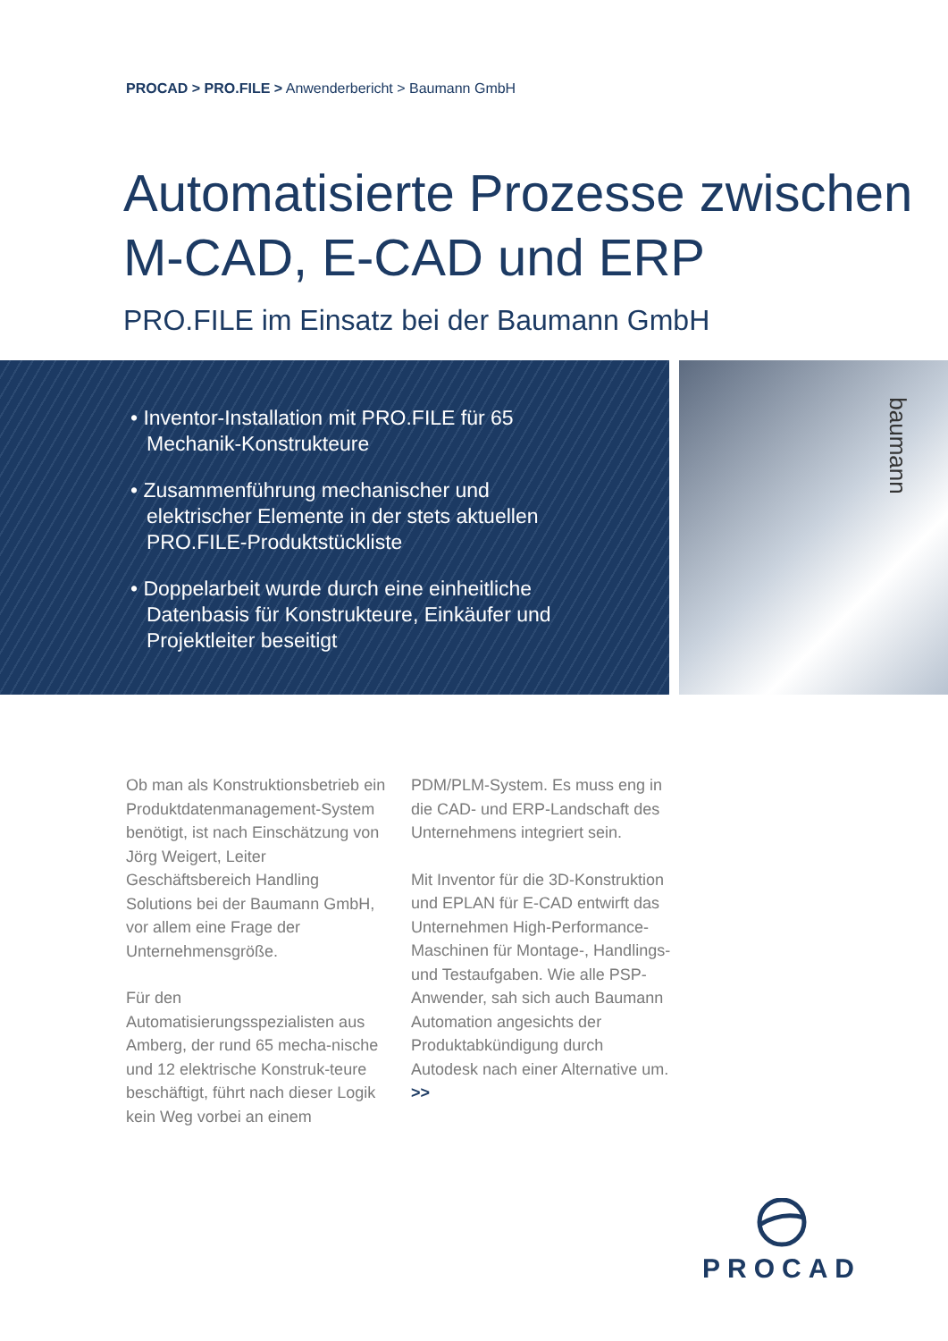PROCAD > PRO.FILE > Anwenderbericht > Baumann GmbH
Automatisierte Prozesse zwischen
M-CAD, E-CAD und ERP
PRO.FILE im Einsatz bei der Baumann GmbH
• Inventor-Installation mit PRO.FILE für 65 Mechanik-Konstrukteure
• Zusammenführung mechanischer und elektrischer Elemente in der stets aktuellen PRO.FILE-Produktstückliste
• Doppelarbeit wurde durch eine einheitliche Datenbasis für Konstrukteure, Einkäufer und Projektleiter beseitigt
baumann
Ob man als Konstruktionsbetrieb ein Produktdatenmanagement-System benötigt, ist nach Einschätzung von Jörg Weigert, Leiter Geschäftsbereich Handling Solutions bei der Baumann GmbH, vor allem eine Frage der Unternehmensgröße.
Für den Automatisierungsspezialisten aus Amberg, der rund 65 mecha-nische und 12 elektrische Konstruk-teure beschäftigt, führt nach dieser Logik kein Weg vorbei an einem
PDM/PLM-System. Es muss eng in die CAD- und ERP-Landschaft des Unternehmens integriert sein.
Mit Inventor für die 3D-Konstruktion und EPLAN für E-CAD entwirft das Unternehmen High-Performance-Maschinen für Montage-, Handlings- und Testaufgaben. Wie alle PSP-Anwender, sah sich auch Baumann Automation angesichts der Produktabkündigung durch Autodesk nach einer Alternative um. >>
PROCAD